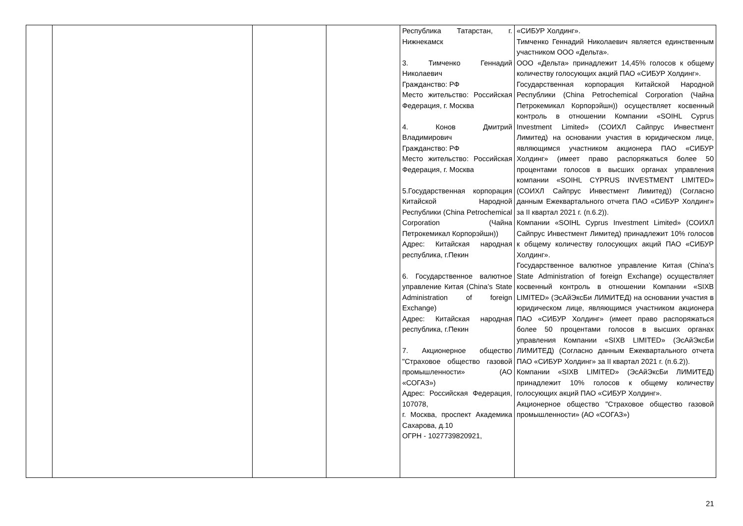| | | | | Республика Татарстан, г. Нижнекамск 3. Тимченко Геннадий Николаевич Гражданство: РФ Место жительство: Российская Федерация, г. Москва 4. Конов Дмитрий Владимирович Гражданство: РФ Место жительство: Российская Федерация, г. Москва 5.Государственная корпорация Китайской Народной Республики (China Petrochemical Corporation (Чайна Петрокемикал Корпорэйшн)) Адрес: Китайская народная республика, г.Пекин 6. Государственное валютное управление Китая (China’s State Administration of foreign Exchange) Адрес: Китайская народная республика, г.Пекин 7. Акционерное общество "Страховое общество газовой промышленности» (АО «СОГАЗ») Адрес: Российская Федерация, 107078, г. Москва, проспект Академика Сахарова, д.10 ОГРН - 1027739820921, | «СИБУР Холдинг». Тимченко Геннадий Николаевич является единственным участником ООО «Дельта». ООО «Дельта» принадлежит 14,45% голосов к общему количеству голосующих акций ПАО «СИБУР Холдинг». Государственная корпорация Китайской Народной Республики (China Petrochemical Corporation (Чайна Петрокемикал Корпорэйшн)) осуществляет косвенный контроль в отношении Компании «SOIHL Cyprus Investment Limited» (СОИХЛ Сайпрус Инвестмент Лимитед) на основании участия в юридическом лице, являющимся участником акционера ПАО «СИБУР Холдинг» (имеет право распоряжаться более 50 процентами голосов в высших органах управления компании «SOIHL CYPRUS INVESTMENT LIMITED» (СОИХЛ Сайпрус Инвестмент Лимитед)) (Согласно данным Ежеквартального отчета ПАО «СИБУР Холдинг» за II квартал 2021 г. (п.6.2)). Компании «SOIHL Cyprus Investment Limited» (СОИХЛ Сайпрус Инвестмент Лимитед) принадлежит 10% голосов к общему количеству голосующих акций ПАО «СИБУР Холдинг». Государственное валютное управление Китая (China’s State Administration of foreign Exchange) осуществляет косвенный контроль в отношении Компании «SIXB LIMITED» (ЭсАйЭксБи ЛИМИТЕД) на основании участия в юридическом лице, являющимся участником акционера ПАО «СИБУР Холдинг» (имеет право распоряжаться более 50 процентами голосов в высших органах управления Компании «SIXB LIMITED» (ЭсАйЭксБи ЛИМИТЕД) (Согласно данным Ежеквартального отчета ПАО «СИБУР Холдинг» за II квартал 2021 г. (п.6.2)). Компании «SIXB LIMITED» (ЭсАйЭксБи ЛИМИТЕД) принадлежит 10% голосов к общему количеству голосующих акций ПАО «СИБУР Холдинг». Акционерное общество "Страховое общество газовой промышленности» (АО «СОГАЗ») |
21